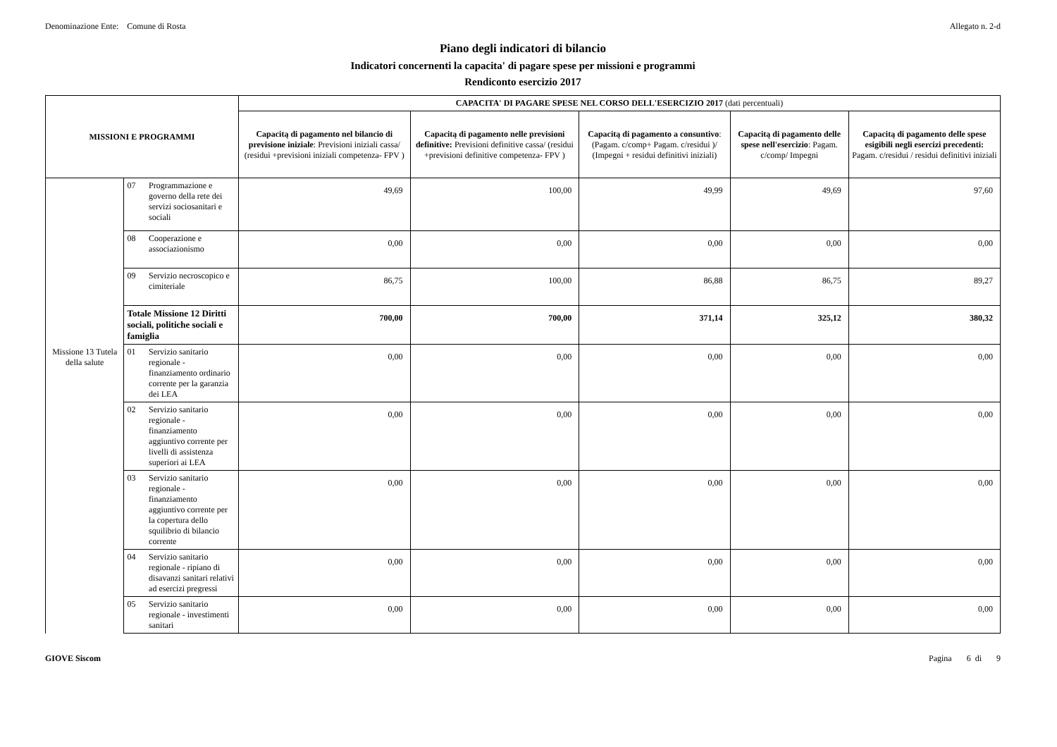Denominazione Ente: Comune di Rosta Allegato n. 2-d
Piano degli indicatori di bilancio
Indicatori concernenti la capacita' di pagare spese per missioni e programmi
Rendiconto esercizio 2017
| MISSIONI E PROGRAMMI | | | CAPACITA' DI PAGARE SPESE NEL CORSO DELL'ESERCIZIO 2017 (dati percentuali) | | | | |
| --- | --- | --- | --- | --- | --- | --- | --- |
| | | | Capacitą di pagamento nel bilancio di previsione iniziale : Previsioni iniziali cassa/ (residui +previsioni iniziali competenza- FPV ) | Capacitą di pagamento nelle previsioni definitive: Previsioni definitive cassa/ (residui +previsioni definitive competenza- FPV ) | Capacitą di pagamento a consuntivo : (Pagam. c/comp+ Pagam. c/residui )/ (Impegni + residui definitivi iniziali) | Capacitą di pagamento delle spese nell'esercizio : Pagam. c/comp/ Impegni | Capacitą di pagamento delle spese esigibili negli esercizi precedenti: Pagam. c/residui / residui definitivi iniziali |
| | 07 | Programmazione e governo della rete dei servizi sociosanitari e sociali | 49,69 | 100,00 | 49,99 | 49,69 | 97,60 |
| | 08 | Cooperazione e associazionismo | 0,00 | 0,00 | 0,00 | 0,00 | 0,00 |
| | 09 | Servizio necroscopico e cimiteriale | 86,75 | 100,00 | 86,88 | 86,75 | 89,27 |
| | Totale Missione 12 Diritti sociali, politiche sociali e famiglia | | 700,00 | 700,00 | 371,14 | 325,12 | 380,32 |
| Missione 13 Tutela della salute | 01 | Servizio sanitario regionale - finanziamento ordinario corrente per la garanzia dei LEA | 0,00 | 0,00 | 0,00 | 0,00 | 0,00 |
| | 02 | Servizio sanitario regionale - finanziamento aggiuntivo corrente per livelli di assistenza superiori ai LEA | 0,00 | 0,00 | 0,00 | 0,00 | 0,00 |
| | 03 | Servizio sanitario regionale - finanziamento aggiuntivo corrente per la copertura dello squilibrio di bilancio corrente | 0,00 | 0,00 | 0,00 | 0,00 | 0,00 |
| | 04 | Servizio sanitario regionale - ripiano di disavanzi sanitari relativi ad esercizi pregressi | 0,00 | 0,00 | 0,00 | 0,00 | 0,00 |
| | 05 | Servizio sanitario regionale - investimenti sanitari | 0,00 | 0,00 | 0,00 | 0,00 | 0,00 |
GIOVE Siscom Pagina 6 di 9